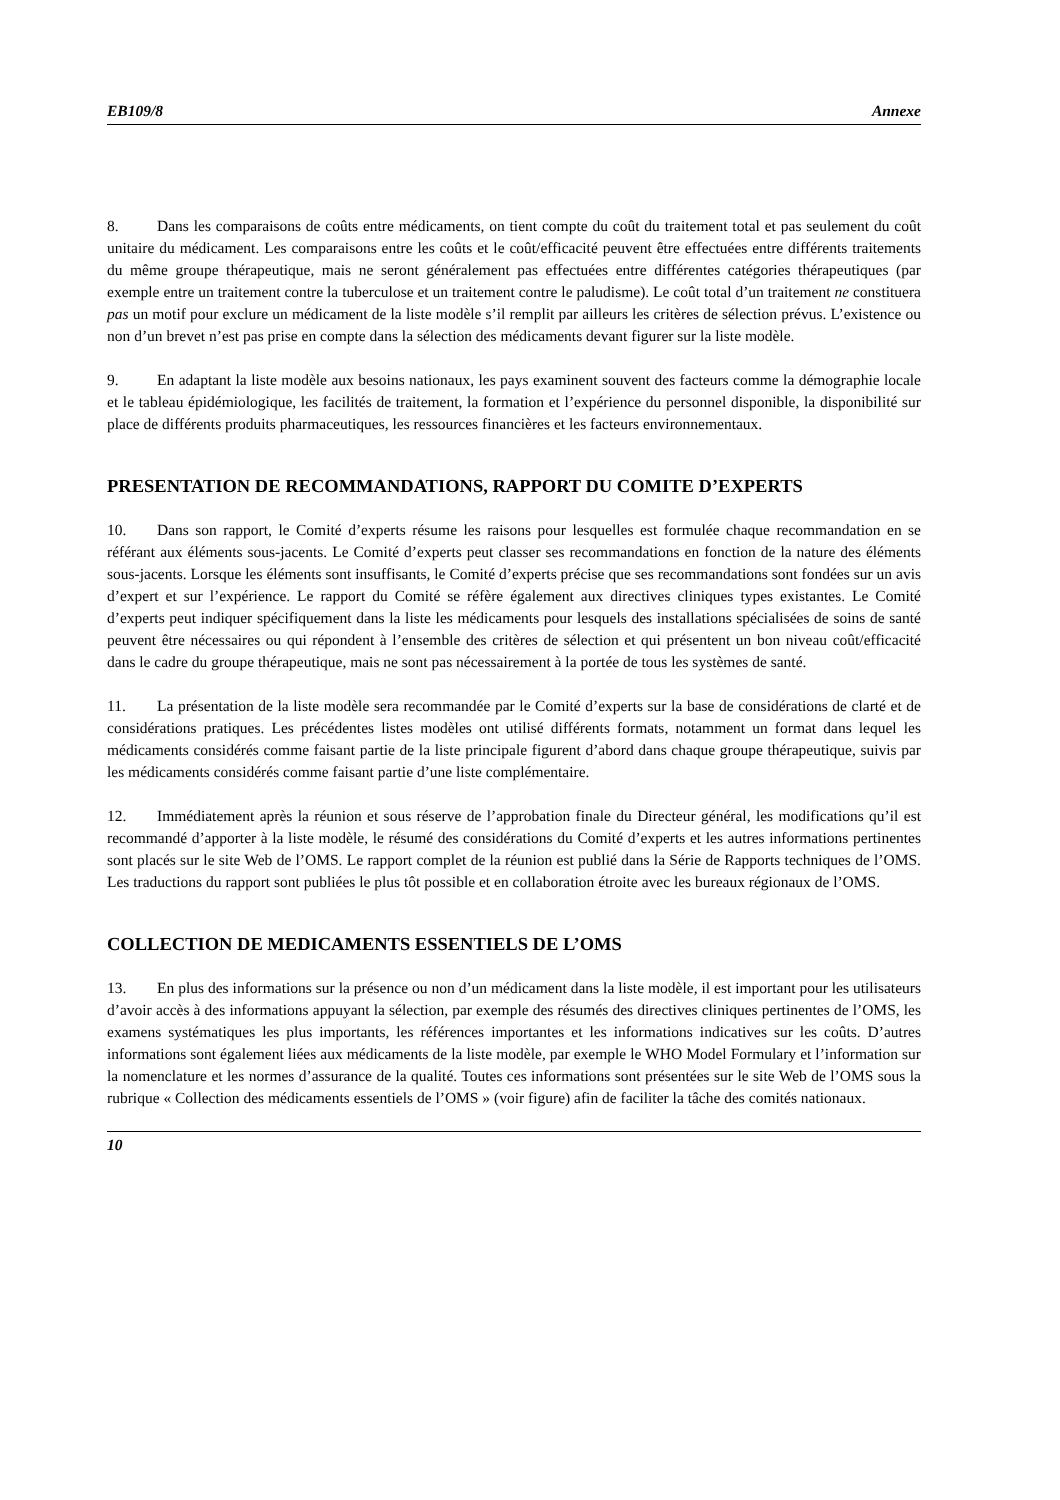EB109/8 Annexe
8. Dans les comparaisons de coûts entre médicaments, on tient compte du coût du traitement total et pas seulement du coût unitaire du médicament. Les comparaisons entre les coûts et le coût/efficacité peuvent être effectuées entre différents traitements du même groupe thérapeutique, mais ne seront généralement pas effectuées entre différentes catégories thérapeutiques (par exemple entre un traitement contre la tuberculose et un traitement contre le paludisme). Le coût total d’un traitement ne constituera pas un motif pour exclure un médicament de la liste modèle s’il remplit par ailleurs les critères de sélection prévus. L’existence ou non d’un brevet n’est pas prise en compte dans la sélection des médicaments devant figurer sur la liste modèle.
9. En adaptant la liste modèle aux besoins nationaux, les pays examinent souvent des facteurs comme la démographie locale et le tableau épidémiologique, les facilités de traitement, la formation et l’expérience du personnel disponible, la disponibilité sur place de différents produits pharmaceutiques, les ressources financières et les facteurs environnementaux.
PRESENTATION DE RECOMMANDATIONS, RAPPORT DU COMITE D’EXPERTS
10. Dans son rapport, le Comité d’experts résume les raisons pour lesquelles est formulée chaque recommandation en se référant aux éléments sous-jacents. Le Comité d’experts peut classer ses recommandations en fonction de la nature des éléments sous-jacents. Lorsque les éléments sont insuffisants, le Comité d’experts précise que ses recommandations sont fondées sur un avis d’expert et sur l’expérience. Le rapport du Comité se réfère également aux directives cliniques types existantes. Le Comité d’experts peut indiquer spécifiquement dans la liste les médicaments pour lesquels des installations spécialisées de soins de santé peuvent être nécessaires ou qui répondent à l’ensemble des critères de sélection et qui présentent un bon niveau coût/efficacité dans le cadre du groupe thérapeutique, mais ne sont pas nécessairement à la portée de tous les systèmes de santé.
11. La présentation de la liste modèle sera recommandée par le Comité d’experts sur la base de considérations de clarté et de considérations pratiques. Les précédentes listes modèles ont utilisé différents formats, notamment un format dans lequel les médicaments considérés comme faisant partie de la liste principale figurent d’abord dans chaque groupe thérapeutique, suivis par les médicaments considérés comme faisant partie d’une liste complémentaire.
12. Immédiatement après la réunion et sous réserve de l’approbation finale du Directeur général, les modifications qu’il est recommandé d’apporter à la liste modèle, le résumé des considérations du Comité d’experts et les autres informations pertinentes sont placés sur le site Web de l’OMS. Le rapport complet de la réunion est publié dans la Série de Rapports techniques de l’OMS. Les traductions du rapport sont publiées le plus tôt possible et en collaboration étroite avec les bureaux régionaux de l’OMS.
COLLECTION DE MEDICAMENTS ESSENTIELS DE L’OMS
13. En plus des informations sur la présence ou non d’un médicament dans la liste modèle, il est important pour les utilisateurs d’avoir accès à des informations appuyant la sélection, par exemple des résumés des directives cliniques pertinentes de l’OMS, les examens systématiques les plus importants, les références importantes et les informations indicatives sur les coûts. D’autres informations sont également liées aux médicaments de la liste modèle, par exemple le WHO Model Formulary et l’information sur la nomenclature et les normes d’assurance de la qualité. Toutes ces informations sont présentées sur le site Web de l’OMS sous la rubrique « Collection des médicaments essentiels de l’OMS » (voir figure) afin de faciliter la tâche des comités nationaux.
10